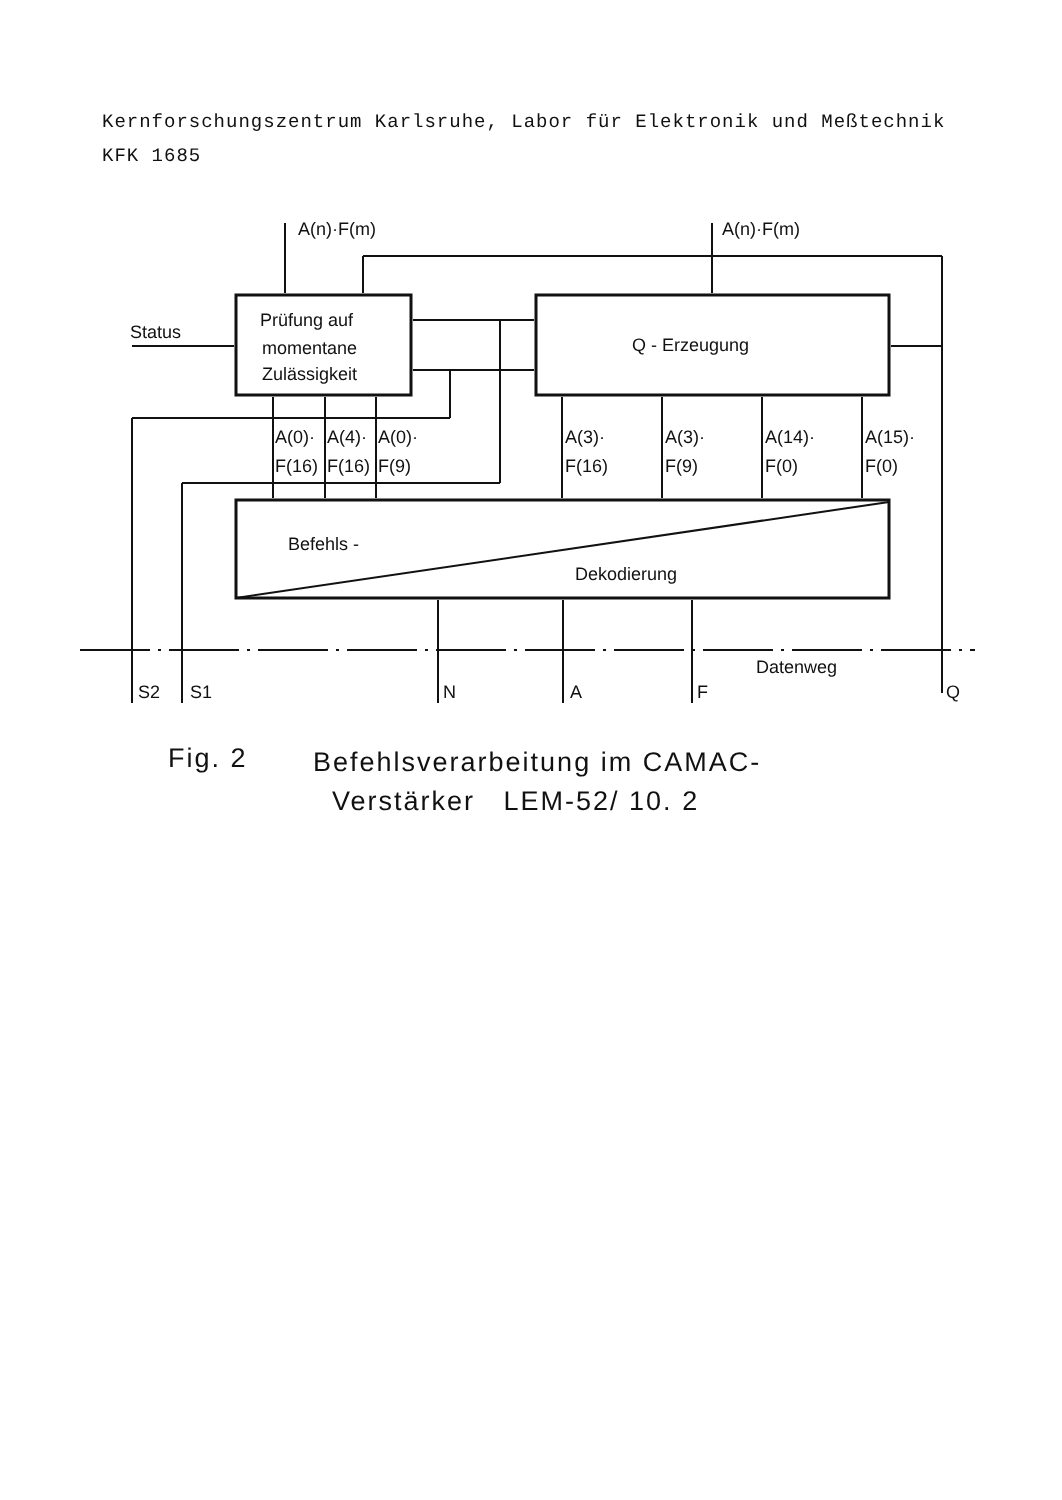Kernforschungszentrum Karlsruhe, Labor für Elektronik und Meßtechnik
KFK 1685
A(n)·F(m)
A(n)·F(m)
Status
Prüfung auf
momentane
Zulässigkeit
Q - Erzeugung
A(0)·
F(16)
A(4)·
F(16)
A(0)·
F(9)
A(3)·
F(16)
A(3)·
F(9)
A(14)·
F(0)
A(15)·
F(0)
Befehls -
Dekodierung
Datenweg
S2
S1
N
A
F
Q
Fig. 2
Befehlsverarbeitung im CAMAC-
Verstärker LEM-52/ 10. 2